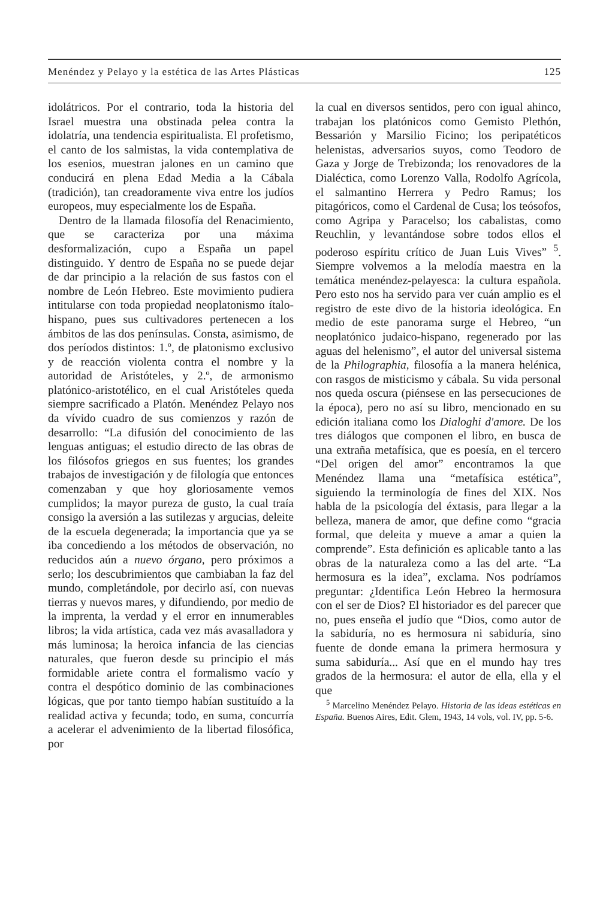Menéndez y Pelayo y la estética de las Artes Plásticas 125
idolátricos. Por el contrario, toda la historia del Israel muestra una obstinada pelea contra la idolatría, una tendencia espiritualista. El profetismo, el canto de los salmistas, la vida contemplativa de los esenios, muestran jalones en un camino que conducirá en plena Edad Media a la Cábala (tradición), tan creadoramente viva entre los judíos europeos, muy especialmente los de España.
Dentro de la llamada filosofía del Renacimiento, que se caracteriza por una máxima desformalización, cupo a España un papel distinguido. Y dentro de España no se puede dejar de dar principio a la relación de sus fastos con el nombre de León Hebreo. Este movimiento pudiera intitularse con toda propiedad neoplatonismo ítalo-hispano, pues sus cultivadores pertenecen a los ámbitos de las dos penínsulas. Consta, asimismo, de dos períodos distintos: 1.º, de platonismo exclusivo y de reacción violenta contra el nombre y la autoridad de Aristóteles, y 2.º, de armonismo platónico-aristotélico, en el cual Aristóteles queda siempre sacrificado a Platón. Menéndez Pelayo nos da vívido cuadro de sus comienzos y razón de desarrollo: “La difusión del conocimiento de las lenguas antiguas; el estudio directo de las obras de los filósofos griegos en sus fuentes; los grandes trabajos de investigación y de filología que entonces comenzaban y que hoy gloriosamente vemos cumplidos; la mayor pureza de gusto, la cual traía consigo la aversión a las sutilezas y argucias, deleite de la escuela degenerada; la importancia que ya se iba concediendo a los métodos de observación, no reducidos aún a nuevo órgano, pero próximos a serlo; los descubrimientos que cambiaban la faz del mundo, completándole, por decirlo así, con nuevas tierras y nuevos mares, y difundiendo, por medio de la imprenta, la verdad y el error en innumerables libros; la vida artística, cada vez más avasalladora y más luminosa; la heroica infancia de las ciencias naturales, que fueron desde su principio el más formidable ariete contra el formalismo vacío y contra el despótico dominio de las combinaciones lógicas, que por tanto tiempo habían sustituído a la realidad activa y fecunda; todo, en suma, concurría a acelerar el advenimiento de la libertad filosófica, por
la cual en diversos sentidos, pero con igual ahinco, trabajan los platónicos como Gemisto Plethón, Bessarión y Marsilio Ficino; los peripatéticos helenistas, adversarios suyos, como Teodoro de Gaza y Jorge de Trebizonda; los renovadores de la Dialéctica, como Lorenzo Valla, Rodolfo Agrícola, el salmantino Herrera y Pedro Ramus; los pitagóricos, como el Cardenal de Cusa; los teósofos, como Agripa y Paracelso; los cabalistas, como Reuchlin, y levantándose sobre todos ellos el poderoso espíritu crítico de Juan Luis Vives” <sup>5</sup>. Siempre volvemos a la melodía maestra en la temática menéndez-pelayesca: la cultura española. Pero esto nos ha servido para ver cuán amplio es el registro de este divo de la historia ideológica. En medio de este panorama surge el Hebreo, “un neoplatónico judaico-hispano, regenerado por las aguas del helenismo”, el autor del universal sistema de la Philographia, filosofía a la manera helénica, con rasgos de misticismo y cábala. Su vida personal nos queda oscura (piénsese en las persecuciones de la época), pero no así su libro, mencionado en su edición italiana como los Dialoghi d'amore. De los tres diálogos que componen el libro, en busca de una extraña metafísica, que es poesía, en el tercero “Del origen del amor” encontramos la que Menéndez llama una “metafísica estética”, siguiendo la terminología de fines del XIX. Nos habla de la psicología del éxtasis, para llegar a la belleza, manera de amor, que define como “gracia formal, que deleita y mueve a amar a quien la comprende”. Esta definición es aplicable tanto a las obras de la naturaleza como a las del arte. “La hermosura es la idea”, exclama. Nos podríamos preguntar: ¿Identifica León Hebreo la hermosura con el ser de Dios? El historiador es del parecer que no, pues enseña el judío que “Dios, como autor de la sabiduría, no es hermosura ni sabiduría, sino fuente de donde emana la primera hermosura y suma sabiduría... Así que en el mundo hay tres grados de la hermosura: el autor de ella, ella y el que
<sup>5</sup> Marcelino Menéndez Pelayo. Historia de las ideas estéticas en España. Buenos Aires, Edit. Glem, 1943, 14 vols, vol. IV, pp. 5-6.